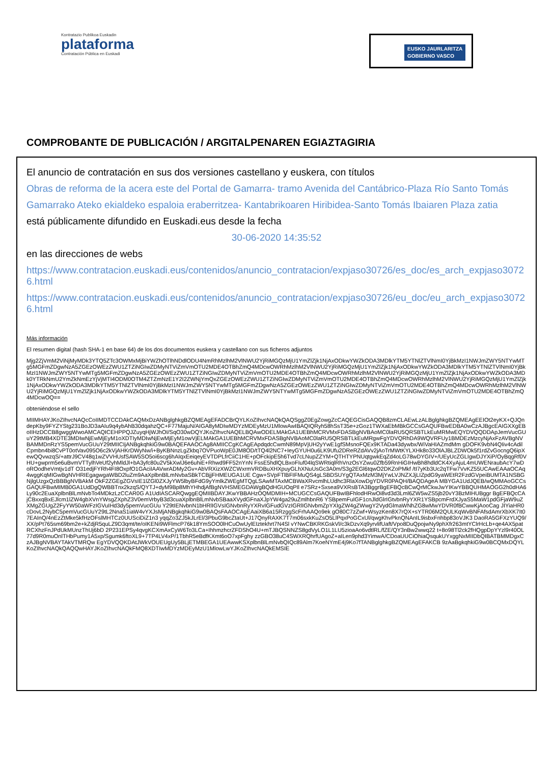Kontratazio Publikoa Euskadin
plataforma
Contratación Pública en Euskadi
EUSKO JAURLARITZA
GOBIERNO VASCO
COMPROBANTE DE PUBLICACIÓN / ARGITALPENAREN EGIAZTAGIRIA
El anuncio de contratación en sus dos versiones castellano y euskera, con títulos
Obras de reforma de la acera este del Portal de Gamarra- tramo Avenida del Cantábrico-Plaza Río Santo Tomás
Gamarrako Ateko ekialdeko espaloia eraberritzea- Kantabrikoaren Hiribidea-Santo Tomás Ibaiaren Plaza zatia
está públicamente difundido en Euskadi.eus desde la fecha
30-06-2020 14:35:52
en las direcciones de webs
https://www.contratacion.euskadi.eus/contenidos/anuncio_contratacion/expjaso30726/es_doc/es_arch_expjaso30726.html
https://www.contratacion.euskadi.eus/contenidos/anuncio_contratacion/expjaso30726/eu_doc/eu_arch_expjaso30726.html
Más información
El resumen digital (hash SHA-1 en base 64) de los dos documentos euskera y castellano con sus ficheros adjuntos
Mjg2ZjVmM2ViNjMyMDk3YTQ5ZTc3OWMxMjBiYWZhOTlhNDdlODU4NmRhMzlhM2VlNWU2YjRiMGQzMjU1YmZlZjk1NjAxODkwYWZkODA3MDlkYTM5YTNlZTVlNmI0YjBkMzI1NWJmZWY5NTYwMTg5MGFmZDgwNzA5ZGEzOWEzZWU1ZTZiNGIwZDMyNTViZmVmOTU2MDE4OTBhZmQ4MDcwOWRhMzlhM2VlNWU2YjRiMGQzMjU1YmZlZjk1NjAxODkwYWZkODA3MDlkYTM5YTNlZTVlNmI0YjBkMzI1NWJmZWY5NTYwMTg5MGFmZDgwNzA5ZGEzOWEzZWU1ZTZiNGIwZDMyNTViZmVmOTU2MDE4OTBhZmQ4MDcwOWRhMzlhM2VlNWU2YjRiMGQzMjU1YmZlZjk1NjAxODkwYWZkODA3MDk0YTRkNmU2YmZkNmEzYjVjMTI4ODM0OTM4ZTZmNzE1Y2I2ZWNjYmQxZGEzOWEzZWU1ZTZiNGIwZDMyNTViZmVmOTU2MDE4OTBhZmQ4MDcwOWRhMzlhM2VlNWU2YjRiMGQzMjU1YmZlZjk1NjAxODkwYWZkODA3MDlkYTM5YTNlZTVlNmI0YjBkMzI1NWJmZWY5NTYwMTg5MGFmZDgwNzA5ZGEzOWEzZWU1ZTZiNGIwZDMyNTViZmVmOTU2MDE4OTBhZmQ4MDcwOWRhMzlhM2VlNWU2YjRiMGQzMjU1YmZlZjk1NjAxODkwYWZkODA3MDlkYTM5YTNlZTVlNmI0YjBkMzI1NWJmZWY5NTYwMTg5MGFmZDgwNzA5ZGEzOWEzZWU1ZTZiNGIwZDMyNTViZmVmOTU2MDE4OTBhZmQ4MDcwOQ==
obteniéndose el sello
MIIMHAYJKoZIhvcNAQcCoIIMDTCCDAkCAQMxDzANBglghkgBZQMEAgEFADCBrQYLKoZIhvcNAQkQAQSggZ0EgZowgZcCAQEGCisGAQQB8zmCLAEwLzALBglghkgBZQMEAgEEIOt2eyKX+QJQndepKby9FYZYStg231BoJD3aAIu9q4ybAhB30dqahzQC+F77MajuN/AIGA8yMDIwMDYzMDEyMzU1MlowAwIBAQIQRyh58hSsT35e+zGoz1TWXaEbMBkGCCsGAQUFBwEDBA0wCzAJBgcEAIGXXgEBoIIHzDCCB8gwggWwoAMCAQICEHPPQJZuyqHjWJhOI/SqO30wDQYJKoZIhvcNAQELBQAwODELMAkGA1UEBhMCRVMxFDASBgNVBAoMC0laRU5QRSBTLkEuMRMwEQYDVQQDDApJemVucGUuY29tMB4XDTE3MDIwNjEwMjEyM1oXDTIyMDIwNjEwMjEyM1owVjELMAkGA1UEBhMCRVMxFDASBgNVBAoMC0laRU5QRSBTLkEuMRgwFgYDVQRhDA9WQVRFUy1BMDEzMzcyNjAxFzAVBgNVBAMMDnRzYS5pemVucGUuY29tMIICIjANBgkqhkiG9w0BAQEFAAOCAg8AMIICCgKCAgEApdqdcCwmN89MpVjUH2yYwE1gfSMsnoFQEx9KTADa43dywbx/WiVaHIAZmdMm gDOFK9vbN4QIiv4cAdilCpmbn4bi8CvPT0otVav095O6c2kVjAHKrDWyNw/i+ByKBNnzLgZkbq7OVPuoWpE0JM8OD/tTQ4l2NC7+IeyGYUH0u6LK9Ufu2DReRZdAVv2jAoTrMWtKYLXHk8o33OlAJBLZDWOk5f1rdZvGocngQ6ipXewQQvwzqS/+attrJ9CV48q1wZVVHUsfSAW5SO5oi6scg6hAIqxEeiqeyEVTDPLfrCiiC1HE+pOFckipE5h6Tvd7cLNupZZYM+QTHTYPNUqtgwkEqZd4oLG78wDYGIV+/UEyUcZGLIgwDJYXiP/OyBqgRf0VHU+gwprm5e6uBvmVTTylhVeUf2yhMldJl+bA3yfc80u2V5kXwlJ6e6uhiE+Rhwd9FF52nYnN FssE5hdlQLBxoFIuf04lqSWRtiqlRhVnzOsYZwu0Zfb59RnHiGIHwBh8hdldCK4XyAjuL4mUWENraubAcY7wDoROodheVmtjv1dT O31edjFYRh4FI8OxpfO1GAciIAAVwrADMy2Gv+AbVRXizXWZCWxrmVRDBuXHXpuyGLhXNuUsGc3A0m/S3g2EGl6tqwO2DKZoPMkf /tI7yKb3Uc2qTFw7VvKZ55UCAwEAAaOCAq4wggKqMIGwBgNVHRIEgagwgaWBD2luZm9AaXplbnBlLmNvbaSBkTCBjjFHMEUGA1UE Cgw+SVpFTlBFIFMuQS4gLSBDSUYgQTAxMzM3MjYwLVJNZXJjLIZpdG9yaWEtR2FzdGVpeiBUMTA1NSBGNjlgUzgxQzBBBgNVBAkM OkF2ZGEgZGVsIE1lZGl0ZXJyYW5lbyBFdG9yYmlkZWEgMTQgLSAwMTAxMCBWaXRvcmlhLUdhc3RlaXowDgYDVR0PAQH/BAQDAgeA MBYGA1UdJQEB/wQMMAoGCCsGAQUFBwMIMB0GA1UdDgQWBBTnx2kzqS/QYTJ+dyM9Bp8MhYHhdjAfBgNVHSMEGDAWgBQdHGUOqPIl e7SRz+Sxsea9VXRsBTA3BggrBgEFBQcBCwQrMCkwJwYIKwYBBQUHMAOGG2h0dHA6Ly90c2EuaXplbnBlLmNvbTo4MDkzLzCCAR0G A1UdIASCARQwggEQMIIBDAYJKwYBBAHzOQMDMIH+MCUGCCsGAQUFBwIBFhlodHRwOi8vd3d3Lml6ZW5wZS5jb20vY3BzMIHUBggr BgEFBQcCAjCBxxqBxEJlcm1lZW4gbXVnYWsgZXphZ3V0emVrbyB3d3cuaXplbnBlLmNvbSBaaXVydGFnaXJpYW4ga29uZmlhbnR6 YSBpemFuIGF1cnJldGlrIGtvbnRyYXR1YSBpcmFrdXJyaS5MaW1pdGFjaW9uZXMgZGUgZ2FyYW50aWFzIGVuIHd3dy5pemVucGUu Y29tIENvbnN1bHRlIGVsIGNvbnRyYXRvIGFudGVzIGRlIGNvbmZpYXIgZW4gZWwgY2VydGlmaWNhZG8wMwYDVR0fBCwwKjAooCag JIYiaHR0cDovL2NybC5pemVucGUuY29tL2NnaS1iaW4vYXJsMjANBgkqhkiG9w0BAQsFAAOCAgEAaiXB6a15RzggScFrhAAQo9ek gO80C7zZwf+WsyzKen8X7rQX+sYTR06M2QULKqWvBNFAfsdAmrXbXK7It07EAInQ/4nEzZtMke5kfHzOFslMHTCz0UUSciDiZ1n3 yqqZo3ZJ5kJLrEl/3PbuG9bcZtaUt+J17QnyRAXK7T7m06sxkKuZsO5LlPqxPoGCxUl/qwgKhvPknQNAnIL9isbxFnhbp83oVJK3 DaoRA5GFXzYUQ9/XX/pPt765sm69bm2e+kZdjR5quLZ9D3qmt/te/oIKENi9WFlmcP76k18YmSOO0lHCuOwUylEIztekhrt7N4Sl vYNwCBKRKGskVl/c3kDzvXq9yrvlifUaft/Vpo8DuQpojwNy9phXfr263mtYClrHcLb+qe4AX5patRCXhzFnJPdUkMUnzThUj6bD 2P231EPSy4qvgKCXmAxCyW6To3LCa+IhhmzhcrZFDShO4U+mTJBQSNNZS8gdVyLO1L1LU5zioaAo6vdtlRL/fZE/QY3nBw2wwq22 t+8o98Tl2ck2fHQgpDpYYzl9r40OL77d9R0muOnlTHbPumy1A5xp/Sgumk6ftoXL9+7TP4LV4xP/1TbhR5eBdfKXmt6oO7xpFghy zzGBO38uC4SWXRQhrfUAgoZ+aILen9phd3YimwA/CDoaUUCiOhiaQsqukUYxggNxMIIDbQIBATBMMDgxCzAJBgNVBAYTAkVTMRQw EgYDVQQKDAtJWkVOUEUgUy5BLjETMBEGA1UEAwwKSXplbnBlLmNvbQIQc89Alm7KoeNYmE4j9Ko7fTANBglghkgBZQMEAgEFAKCB 9zAaBgkqhkiG9w0BCQMxDQYLKoZIhvcNAQkQAQQwHAYJKoZIhvcNAQkFMQ8XDTIwMDYzMDEyMzU1MlowLwYJKoZIhvcNAQkEMSIE